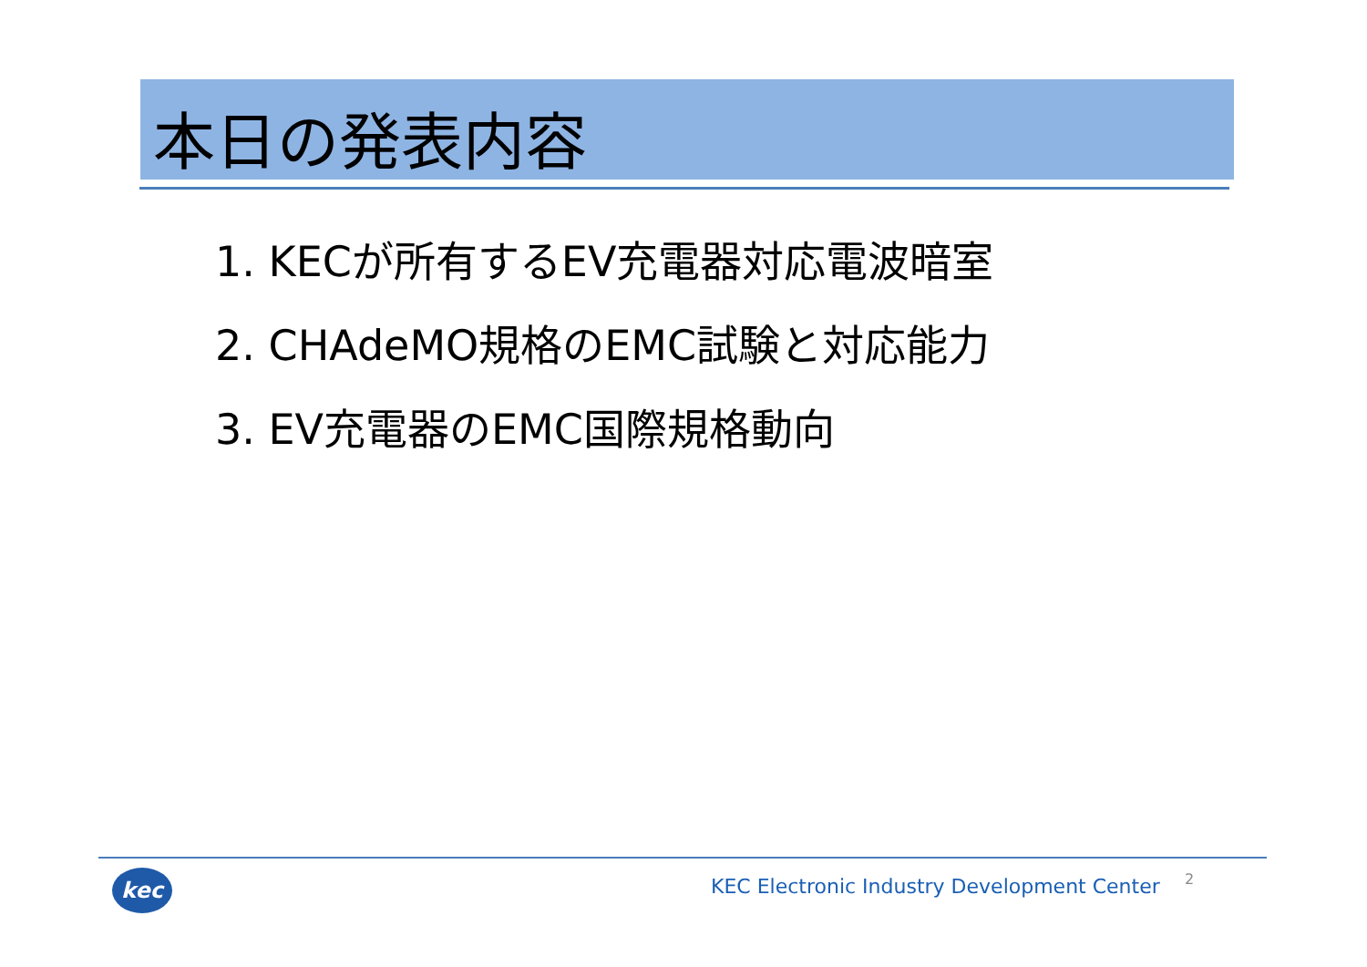本日の発表内容
1. KECが所有するEV充電器対応電波暗室
2. CHAdeMO規格のEMC試験と対応能力
3. EV充電器のEMC国際規格動向
kec
KEC Electronic Industry Development Center
2